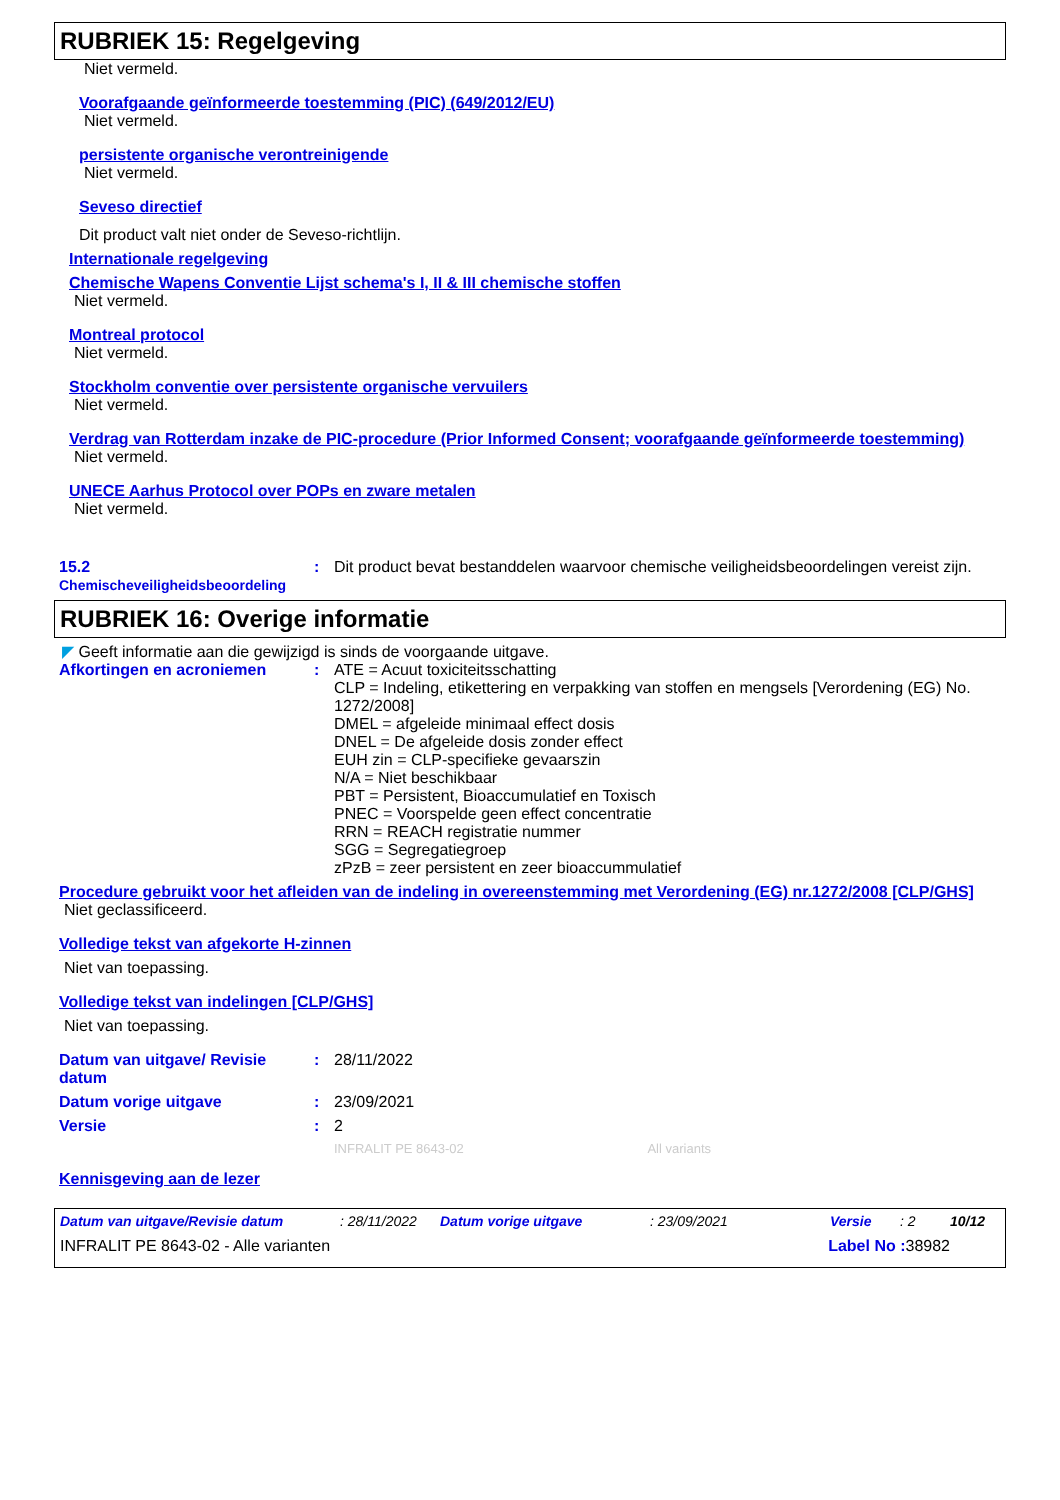RUBRIEK 15: Regelgeving
Niet vermeld.
Voorafgaande geïnformeerde toestemming (PIC) (649/2012/EU)
Niet vermeld.
persistente organische verontreinigende
Niet vermeld.
Seveso directief
Dit product valt niet onder de Seveso-richtlijn.
Internationale regelgeving
Chemische Wapens Conventie Lijst schema's I, II & III chemische stoffen
Niet vermeld.
Montreal protocol
Niet vermeld.
Stockholm conventie over persistente organische vervuilers
Niet vermeld.
Verdrag van Rotterdam inzake de PIC-procedure (Prior Informed Consent; voorafgaande geïnformeerde toestemming)
Niet vermeld.
UNECE Aarhus Protocol over POPs en zware metalen
Niet vermeld.
15.2
Chemischeveiligheidsbeoordeling
: Dit product bevat bestanddelen waarvoor chemische veiligheidsbeoordelingen vereist zijn.
RUBRIEK 16: Overige informatie
◤ Geeft informatie aan die gewijzigd is sinds de voorgaande uitgave.
Afkortingen en acroniemen : ATE = Acuut toxiciteitsschatting
CLP = Indeling, etikettering en verpakking van stoffen en mengsels [Verordening (EG) No. 1272/2008]
DMEL = afgeleide minimaal effect dosis
DNEL = De afgeleide dosis zonder effect
EUH zin = CLP-specifieke gevaarszin
N/A = Niet beschikbaar
PBT = Persistent, Bioaccumulatief en Toxisch
PNEC = Voorspelde geen effect concentratie
RRN = REACH registratie nummer
SGG = Segregatiegroep
zPzB = zeer persistent en zeer bioaccummulatief
Procedure gebruikt voor het afleiden van de indeling in overeenstemming met Verordening (EG) nr.1272/2008 [CLP/GHS]
Niet geclassificeerd.
Volledige tekst van afgekorte H-zinnen
Niet van toepassing.
Volledige tekst van indelingen [CLP/GHS]
Niet van toepassing.
Datum van uitgave/ Revisie datum
: 28/11/2022
Datum vorige uitgave : 23/09/2021
Versie : 2
INFRALIT PE 8643-02 All variants
Kennisgeving aan de lezer
Datum van uitgave/Revisie datum: 28/11/2022 Datum vorige uitgave: 23/09/2021 Versie: 2 10/12
INFRALIT PE 8643-02 - Alle varianten Label No : 38982